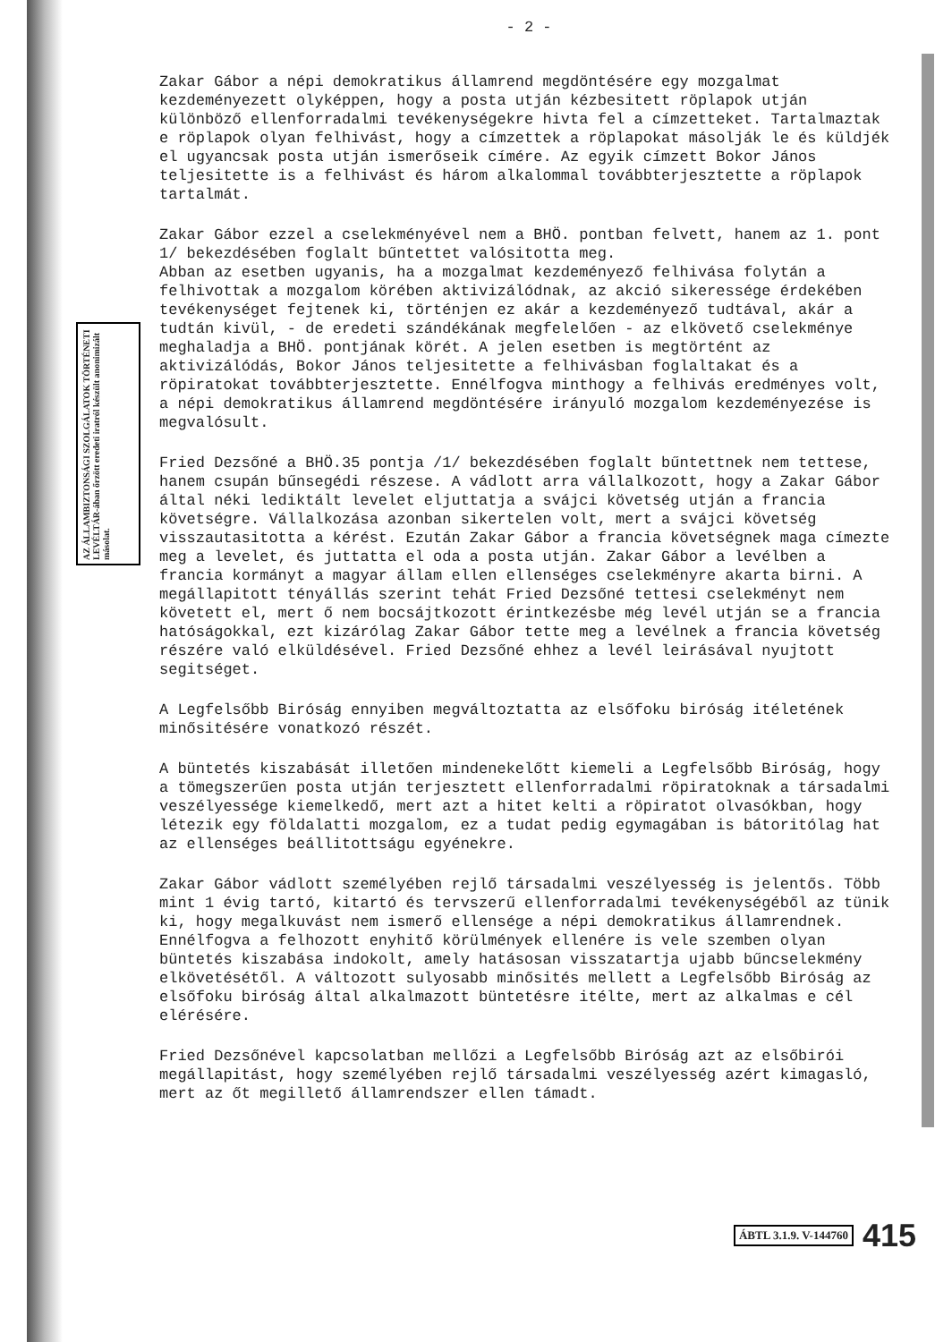AZ ÁLLAMBIZTONSÁGI SZOLGÁLATOK TÖRTÉNETI LEVÉLTÁR-ában őrzött eredeti iratról készült anonimizált másolat.
- 2 -
Zakar Gábor a népi demokratikus államrend megdöntésére egy mozgalmat kezdeményezett olyképpen, hogy a posta utján kézbesitett röplapok utján különböző ellenforradalmi tevékenységekre hivta fel a címzetteket. Tartalmaztak e röplapok olyan felhivást, hogy a címzettek a röplapokat másolják le és küldjék el ugyancsak posta utján ismerőseik címére. Az egyik címzett Bokor János teljesitette is a felhivást és három alkalommal továbbterjesztette a röplapok tartalmát.
Zakar Gábor ezzel a cselekményével nem a BHÖ. pontban felvett, hanem az 1. pont 1/ bekezdésében foglalt bűntettet valósitotta meg.
Abban az esetben ugyanis, ha a mozgalmat kezdeményező felhivása folytán a felhivottak a mozgalom körében aktivizálódnak, az akció sikeressége érdekében tevékenységet fejtenek ki, történjen ez akár a kezdeményező tudtával, akár a tudtán kivül, - de eredeti szándékának megfelelően - az elkövető cselekménye meghaladja a BHÖ. pontjának körét. A jelen esetben is megtörtént az aktivizálódás, Bokor János teljesitette a felhivásban foglaltakat és a röpiratokat továbbterjesztette. Ennélfogva minthogy a felhivás eredményes volt, a népi demokratikus államrend megdöntésére irányuló mozgalom kezdeményezése is megvalósult.
Fried Dezsőné a BHÖ.35 pontja /1/ bekezdésében foglalt bűntettnek nem tettese, hanem csupán bűnsegédi részese. A vádlott arra vállalkozott, hogy a Zakar Gábor által néki lediktált levelet eljuttatja a svájci követség utján a francia követségre. Vállalkozása azonban sikertelen volt, mert a svájci követség visszautasitotta a kérést. Ezután Zakar Gábor a francia követségnek maga címezte meg a levelet, és juttatta el oda a posta utján. Zakar Gábor a levélben a francia kormányt a magyar állam ellen ellenséges cselekményre akarta birni. A megállapitott tényállás szerint tehát Fried Dezsőné tettesi cselekményt nem követett el, mert ő nem bocsájtkozott érintkezésbe még levél utján se a francia hatóságokkal, ezt kizárólag Zakar Gábor tette meg a levélnek a francia követség részére való elküldésével. Fried Dezsőné ehhez a levél leirásával nyujtott segitséget.
A Legfelsőbb Biróság ennyiben megváltoztatta az elsőfoku biróság itéletének minősitésére vonatkozó részét.
A büntetés kiszabását illetően mindenekelőtt kiemeli a Legfelsőbb Biróság, hogy a tömegszerűen posta utján terjesztett ellenforradalmi röpiratoknak a társadalmi veszélyessége kiemelkedő, mert azt a hitet kelti a röpiratot olvasókban, hogy létezik egy földalatti mozgalom, ez a tudat pedig egymagában is bátoritólag hat az ellenséges beállitottságu egyénekre.
Zakar Gábor vádlott személyében rejlő társadalmi veszélyesség is jelentős. Több mint 1 évig tartó, kitartó és tervszerű ellenforradalmi tevékenységéből az tünik ki, hogy megalkuvást nem ismerő ellensége a népi demokratikus államrendnek. Ennélfogva a felhozott enyhitő körülmények ellenére is vele szemben olyan büntetés kiszabása indokolt, amely hatásosan visszatartja ujabb bűncselekmény elkövetésétől. A változott sulyosabb minősités mellett a Legfelsőbb Biróság az elsőfoku biróság által alkalmazott büntetésre itélte, mert az alkalmas e cél elérésére.
Fried Dezsőnével kapcsolatban mellőzi a Legfelsőbb Biróság azt az elsőbirói megállapitást, hogy személyében rejlő társadalmi veszélyesség azért kimagasló, mert az őt megillető államrendszer ellen támadt.
ÁBTL 3.1.9. V-144760 415